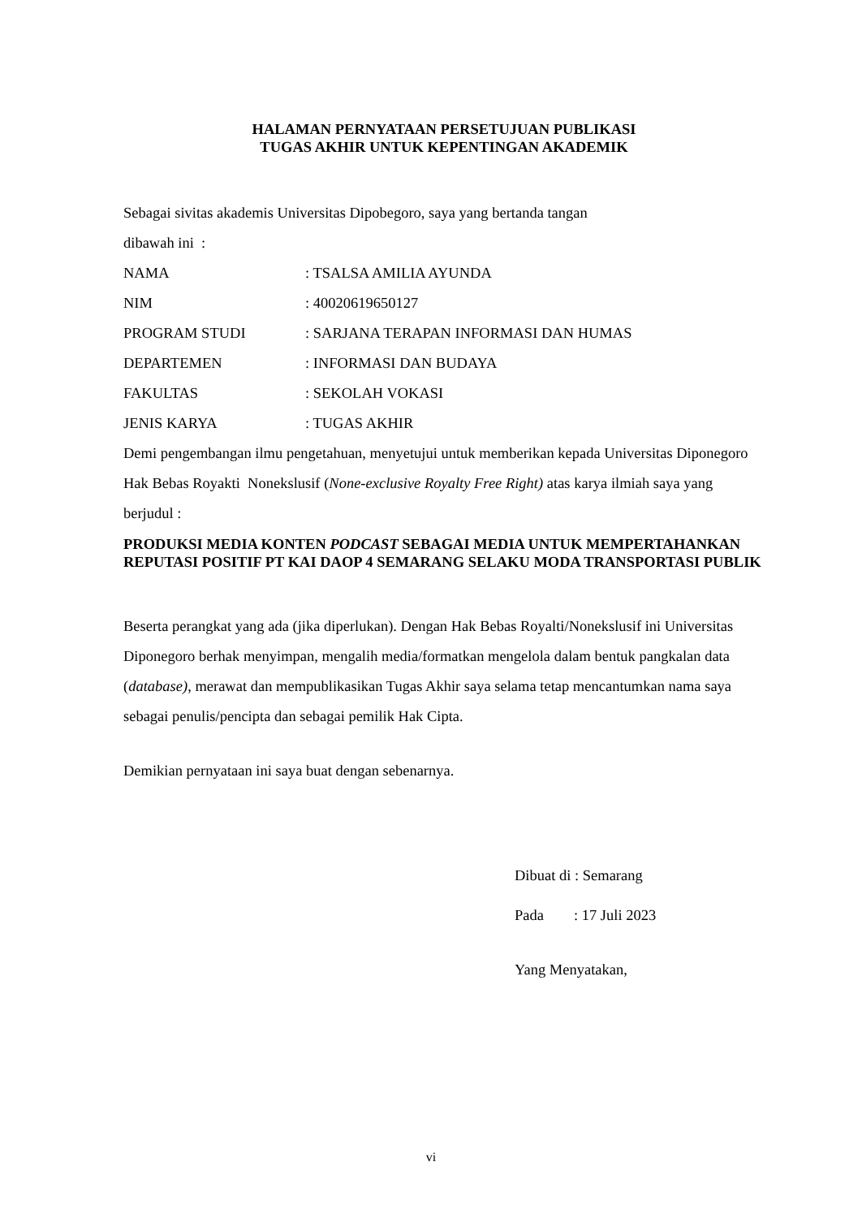HALAMAN PERNYATAAN PERSETUJUAN PUBLIKASI
TUGAS AKHIR UNTUK KEPENTINGAN AKADEMIK
Sebagai sivitas akademis Universitas Dipobegoro, saya yang bertanda tangan
dibawah ini :
NAMA: TSALSA AMILIA AYUNDA
NIM: 40020619650127
PROGRAM STUDI: SARJANA TERAPAN INFORMASI DAN HUMAS
DEPARTEMEN: INFORMASI DAN BUDAYA
FAKULTAS: SEKOLAH VOKASI
JENIS KARYA: TUGAS AKHIR
Demi pengembangan ilmu pengetahuan, menyetujui untuk memberikan kepada Universitas Diponegoro Hak Bebas Royakti Nonekslusif (None-exclusive Royalty Free Right) atas karya ilmiah saya yang berjudul :
PRODUKSI MEDIA KONTEN PODCAST SEBAGAI MEDIA UNTUK MEMPERTAHANKAN REPUTASI POSITIF PT KAI DAOP 4 SEMARANG SELAKU MODA TRANSPORTASI PUBLIK
Beserta perangkat yang ada (jika diperlukan). Dengan Hak Bebas Royalti/Nonekslusif ini Universitas Diponegoro berhak menyimpan, mengalih media/formatkan mengelola dalam bentuk pangkalan data (database), merawat dan mempublikasikan Tugas Akhir saya selama tetap mencantumkan nama saya sebagai penulis/pencipta dan sebagai pemilik Hak Cipta.
Demikian pernyataan ini saya buat dengan sebenarnya.
Dibuat di : Semarang
Pada : 17 Juli 2023
Yang Menyatakan,
vi